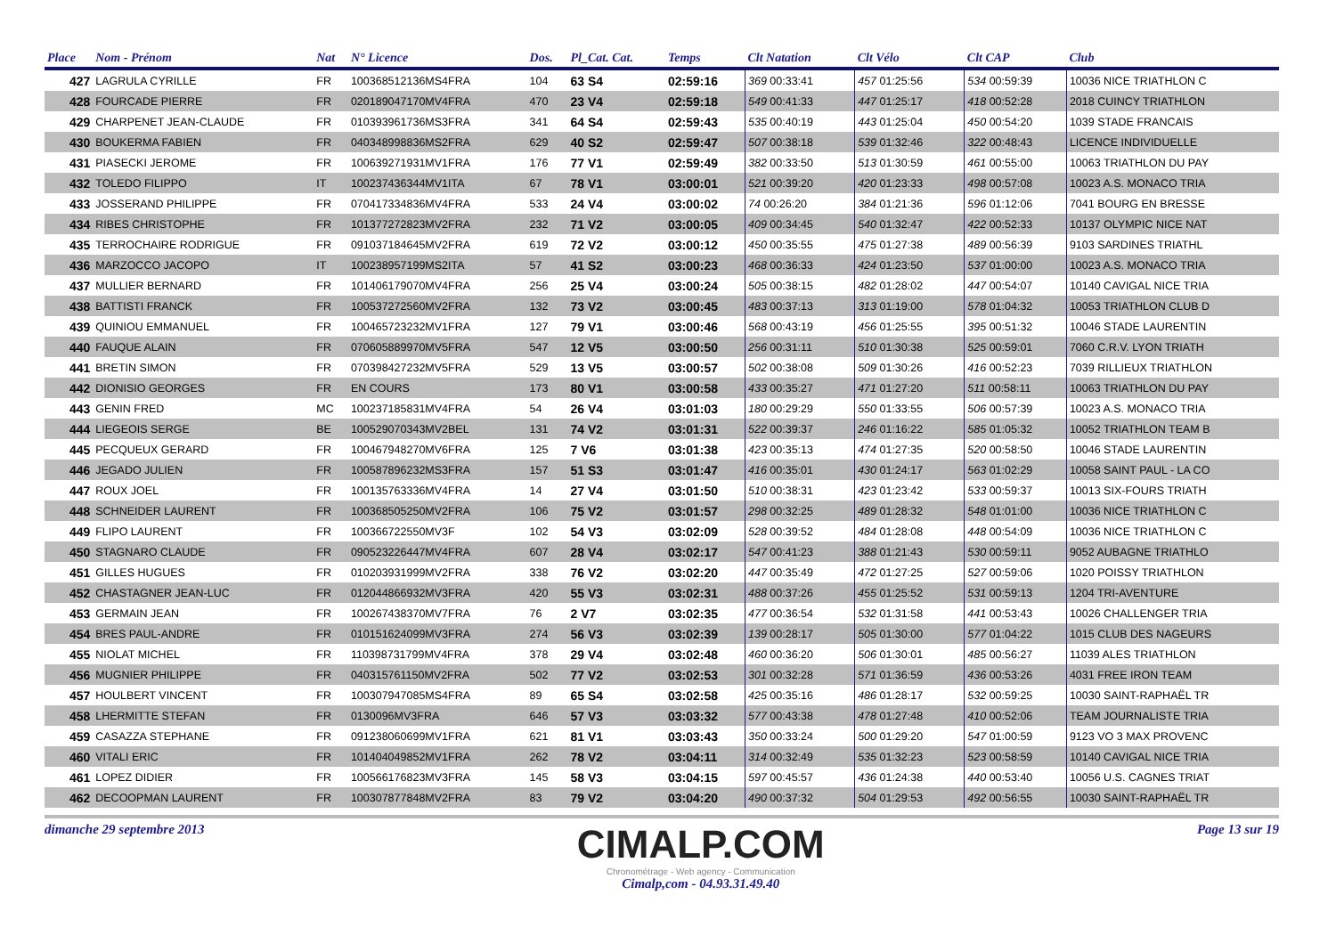| Place | Nom - Prénom | Nat | N° Licence | Dos. | Pl_Cat. Cat. | Temps | Clt Natation | | Clt Vélo | | Clt CAP | Club |
| --- | --- | --- | --- | --- | --- | --- | --- | --- | --- | --- | --- | --- |
| 427 | LAGRULA CYRILLE | FR | 100368512136MS4FRA | 104 | 63 S4 | 02:59:16 | 369 00:33:41 | | 457 01:25:56 | | 534 00:59:39 | 10036 NICE TRIATHLON C |
| 428 | FOURCADE PIERRE | FR | 020189047170MV4FRA | 470 | 23 V4 | 02:59:18 | 549 00:41:33 | | 447 01:25:17 | | 418 00:52:28 | 2018 CUINCY TRIATHLON |
| 429 | CHARPENET JEAN-CLAUDE | FR | 010393961736MS3FRA | 341 | 64 S4 | 02:59:43 | 535 00:40:19 | | 443 01:25:04 | | 450 00:54:20 | 1039 STADE FRANCAIS |
| 430 | BOUKERMA FABIEN | FR | 040348998836MS2FRA | 629 | 40 S2 | 02:59:47 | 507 00:38:18 | | 539 01:32:46 | | 322 00:48:43 | LICENCE INDIVIDUELLE |
| 431 | PIASECKI JEROME | FR | 100639271931MV1FRA | 176 | 77 V1 | 02:59:49 | 382 00:33:50 | | 513 01:30:59 | | 461 00:55:00 | 10063 TRIATHLON DU PAY |
| 432 | TOLEDO FILIPPO | IT | 100237436344MV1ITA | 67 | 78 V1 | 03:00:01 | 521 00:39:20 | | 420 01:23:33 | | 498 00:57:08 | 10023 A.S. MONACO TRIA |
| 433 | JOSSERAND PHILIPPE | FR | 070417334836MV4FRA | 533 | 24 V4 | 03:00:02 | 74 00:26:20 | | 384 01:21:36 | | 596 01:12:06 | 7041 BOURG EN BRESSE |
| 434 | RIBES CHRISTOPHE | FR | 101377272823MV2FRA | 232 | 71 V2 | 03:00:05 | 409 00:34:45 | | 540 01:32:47 | | 422 00:52:33 | 10137 OLYMPIC NICE NAT |
| 435 | TERROCHAIRE RODRIGUE | FR | 091037184645MV2FRA | 619 | 72 V2 | 03:00:12 | 450 00:35:55 | | 475 01:27:38 | | 489 00:56:39 | 9103 SARDINES TRIATHL |
| 436 | MARZOCCO JACOPO | IT | 100238957199MS2ITA | 57 | 41 S2 | 03:00:23 | 468 00:36:33 | | 424 01:23:50 | | 537 01:00:00 | 10023 A.S. MONACO TRIA |
| 437 | MULLIER BERNARD | FR | 101406179070MV4FRA | 256 | 25 V4 | 03:00:24 | 505 00:38:15 | | 482 01:28:02 | | 447 00:54:07 | 10140 CAVIGAL NICE TRIA |
| 438 | BATTISTI FRANCK | FR | 100537272560MV2FRA | 132 | 73 V2 | 03:00:45 | 483 00:37:13 | | 313 01:19:00 | | 578 01:04:32 | 10053 TRIATHLON CLUB D |
| 439 | QUINIOU EMMANUEL | FR | 100465723232MV1FRA | 127 | 79 V1 | 03:00:46 | 568 00:43:19 | | 456 01:25:55 | | 395 00:51:32 | 10046 STADE LAURENTIN |
| 440 | FAUQUE ALAIN | FR | 070605889970MV5FRA | 547 | 12 V5 | 03:00:50 | 256 00:31:11 | | 510 01:30:38 | | 525 00:59:01 | 7060 C.R.V. LYON TRIATH |
| 441 | BRETIN SIMON | FR | 070398427232MV5FRA | 529 | 13 V5 | 03:00:57 | 502 00:38:08 | | 509 01:30:26 | | 416 00:52:23 | 7039 RILLIEUX TRIATHLON |
| 442 | DIONISIO GEORGES | FR | EN COURS | 173 | 80 V1 | 03:00:58 | 433 00:35:27 | | 471 01:27:20 | | 511 00:58:11 | 10063 TRIATHLON DU PAY |
| 443 | GENIN FRED | MC | 100237185831MV4FRA | 54 | 26 V4 | 03:01:03 | 180 00:29:29 | | 550 01:33:55 | | 506 00:57:39 | 10023 A.S. MONACO TRIA |
| 444 | LIEGEOIS SERGE | BE | 100529070343MV2BEL | 131 | 74 V2 | 03:01:31 | 522 00:39:37 | | 246 01:16:22 | | 585 01:05:32 | 10052 TRIATHLON TEAM B |
| 445 | PECQUEUX GERARD | FR | 100467948270MV6FRA | 125 | 7 V6 | 03:01:38 | 423 00:35:13 | | 474 01:27:35 | | 520 00:58:50 | 10046 STADE LAURENTIN |
| 446 | JEGADO JULIEN | FR | 100587896232MS3FRA | 157 | 51 S3 | 03:01:47 | 416 00:35:01 | | 430 01:24:17 | | 563 01:02:29 | 10058 SAINT PAUL - LA CO |
| 447 | ROUX JOEL | FR | 100135763336MV4FRA | 14 | 27 V4 | 03:01:50 | 510 00:38:31 | | 423 01:23:42 | | 533 00:59:37 | 10013 SIX-FOURS TRIATH |
| 448 | SCHNEIDER LAURENT | FR | 100368505250MV2FRA | 106 | 75 V2 | 03:01:57 | 298 00:32:25 | | 489 01:28:32 | | 548 01:01:00 | 10036 NICE TRIATHLON C |
| 449 | FLIPO LAURENT | FR | 100366722550MV3F | 102 | 54 V3 | 03:02:09 | 528 00:39:52 | | 484 01:28:08 | | 448 00:54:09 | 10036 NICE TRIATHLON C |
| 450 | STAGNARO CLAUDE | FR | 090523226447MV4FRA | 607 | 28 V4 | 03:02:17 | 547 00:41:23 | | 388 01:21:43 | | 530 00:59:11 | 9052 AUBAGNE TRIATHLO |
| 451 | GILLES HUGUES | FR | 010203931999MV2FRA | 338 | 76 V2 | 03:02:20 | 447 00:35:49 | | 472 01:27:25 | | 527 00:59:06 | 1020 POISSY TRIATHLON |
| 452 | CHASTAGNER JEAN-LUC | FR | 012044866932MV3FRA | 420 | 55 V3 | 03:02:31 | 488 00:37:26 | | 455 01:25:52 | | 531 00:59:13 | 1204 TRI-AVENTURE |
| 453 | GERMAIN JEAN | FR | 100267438370MV7FRA | 76 | 2 V7 | 03:02:35 | 477 00:36:54 | | 532 01:31:58 | | 441 00:53:43 | 10026 CHALLENGER TRIA |
| 454 | BRES PAUL-ANDRE | FR | 010151624099MV3FRA | 274 | 56 V3 | 03:02:39 | 139 00:28:17 | | 505 01:30:00 | | 577 01:04:22 | 1015 CLUB DES NAGEURS |
| 455 | NIOLAT MICHEL | FR | 110398731799MV4FRA | 378 | 29 V4 | 03:02:48 | 460 00:36:20 | | 506 01:30:01 | | 485 00:56:27 | 11039 ALES TRIATHLON |
| 456 | MUGNIER PHILIPPE | FR | 040315761150MV2FRA | 502 | 77 V2 | 03:02:53 | 301 00:32:28 | | 571 01:36:59 | | 436 00:53:26 | 4031 FREE IRON TEAM |
| 457 | HOULBERT VINCENT | FR | 100307947085MS4FRA | 89 | 65 S4 | 03:02:58 | 425 00:35:16 | | 486 01:28:17 | | 532 00:59:25 | 10030 SAINT-RAPHAËL TR |
| 458 | LHERMITTE STEFAN | FR | 0130096MV3FRA | 646 | 57 V3 | 03:03:32 | 577 00:43:38 | | 478 01:27:48 | | 410 00:52:06 | TEAM JOURNALISTE TRIA |
| 459 | CASAZZA STEPHANE | FR | 091238060699MV1FRA | 621 | 81 V1 | 03:03:43 | 350 00:33:24 | | 500 01:29:20 | | 547 01:00:59 | 9123 VO 3 MAX PROVENC |
| 460 | VITALI ERIC | FR | 101404049852MV1FRA | 262 | 78 V2 | 03:04:11 | 314 00:32:49 | | 535 01:32:23 | | 523 00:58:59 | 10140 CAVIGAL NICE TRIA |
| 461 | LOPEZ DIDIER | FR | 100566176823MV3FRA | 145 | 58 V3 | 03:04:15 | 597 00:45:57 | | 436 01:24:38 | | 440 00:53:40 | 10056 U.S. CAGNES TRIAT |
| 462 | DECOOPMAN LAURENT | FR | 100307877848MV2FRA | 83 | 79 V2 | 03:04:20 | 490 00:37:32 | | 504 01:29:53 | | 492 00:56:55 | 10030 SAINT-RAPHAËL TR |
dimanche 29 septembre 2013
CIMALP.COM
Chronométrage - Web agency - Communication
Cimalp,com - 04.93.31.49.40
Page 13 sur 19